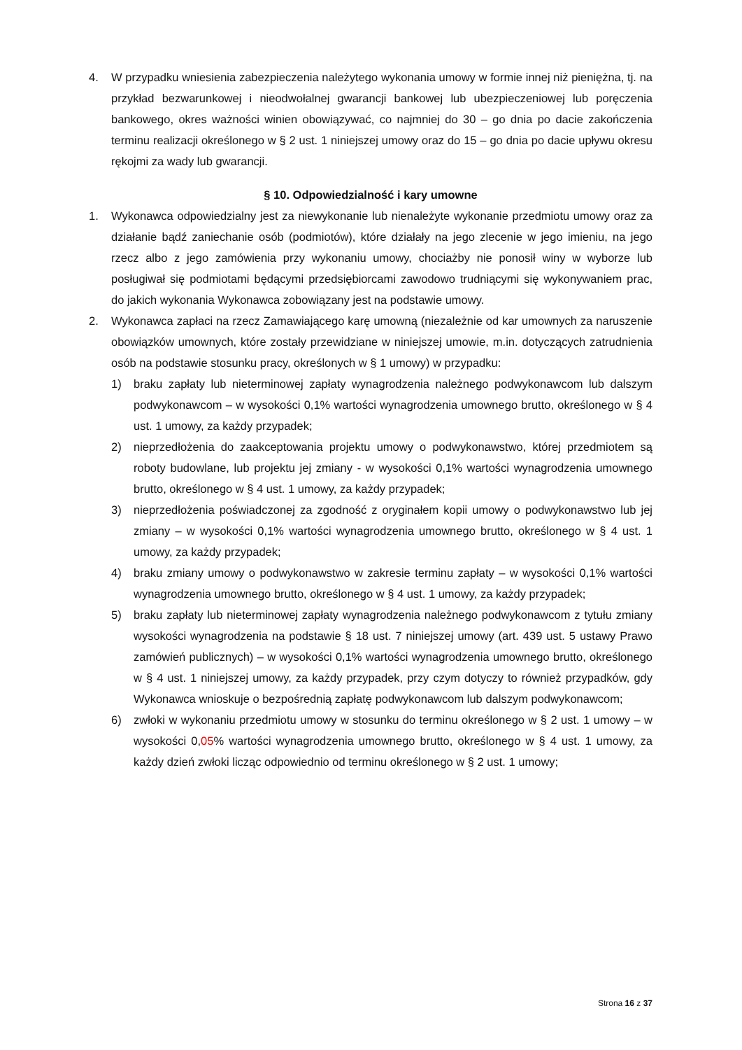4. W przypadku wniesienia zabezpieczenia należytego wykonania umowy w formie innej niż pieniężna, tj. na przykład bezwarunkowej i nieodwołalnej gwarancji bankowej lub ubezpieczeniowej lub poręczenia bankowego, okres ważności winien obowiązywać, co najmniej do 30 – go dnia po dacie zakończenia terminu realizacji określonego w § 2 ust. 1 niniejszej umowy oraz do 15 – go dnia po dacie upływu okresu rękojmi za wady lub gwarancji.
§ 10. Odpowiedzialność i kary umowne
1. Wykonawca odpowiedzialny jest za niewykonanie lub nienależyte wykonanie przedmiotu umowy oraz za działanie bądź zaniechanie osób (podmiotów), które działały na jego zlecenie w jego imieniu, na jego rzecz albo z jego zamówienia przy wykonaniu umowy, chociażby nie ponosił winy w wyborze lub posługiwał się podmiotami będącymi przedsiębiorcami zawodowo trudniącymi się wykonywaniem prac, do jakich wykonania Wykonawca zobowiązany jest na podstawie umowy.
2. Wykonawca zapłaci na rzecz Zamawiającego karę umowną (niezależnie od kar umownych za naruszenie obowiązków umownych, które zostały przewidziane w niniejszej umowie, m.in. dotyczących zatrudnienia osób na podstawie stosunku pracy, określonych w § 1 umowy) w przypadku:
1) braku zapłaty lub nieterminowej zapłaty wynagrodzenia należnego podwykonawcom lub dalszym podwykonawcom – w wysokości 0,1% wartości wynagrodzenia umownego brutto, określonego w § 4 ust. 1 umowy, za każdy przypadek;
2) nieprzedłożenia do zaakceptowania projektu umowy o podwykonawstwo, której przedmiotem są roboty budowlane, lub projektu jej zmiany - w wysokości 0,1% wartości wynagrodzenia umownego brutto, określonego w § 4 ust. 1 umowy, za każdy przypadek;
3) nieprzedłożenia poświadczonej za zgodność z oryginałem kopii umowy o podwykonawstwo lub jej zmiany – w wysokości 0,1% wartości wynagrodzenia umownego brutto, określonego w § 4 ust. 1 umowy, za każdy przypadek;
4) braku zmiany umowy o podwykonawstwo w zakresie terminu zapłaty – w wysokości 0,1% wartości wynagrodzenia umownego brutto, określonego w § 4 ust. 1 umowy, za każdy przypadek;
5) braku zapłaty lub nieterminowej zapłaty wynagrodzenia należnego podwykonawcom z tytułu zmiany wysokości wynagrodzenia na podstawie § 18 ust. 7 niniejszej umowy (art. 439 ust. 5 ustawy Prawo zamówień publicznych) – w wysokości 0,1% wartości wynagrodzenia umownego brutto, określonego w § 4 ust. 1 niniejszej umowy, za każdy przypadek, przy czym dotyczy to również przypadków, gdy Wykonawca wnioskuje o bezpośrednią zapłatę podwykonawcom lub dalszym podwykonawcom;
6) zwłoki w wykonaniu przedmiotu umowy w stosunku do terminu określonego w § 2 ust. 1 umowy – w wysokości 0,05% wartości wynagrodzenia umownego brutto, określonego w § 4 ust. 1 umowy, za każdy dzień zwłoki licząc odpowiednio od terminu określonego w § 2 ust. 1 umowy;
Strona 16 z 37